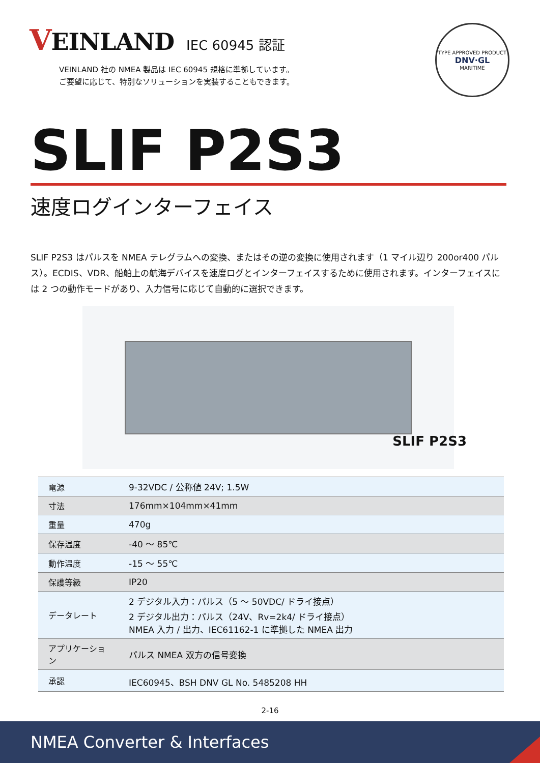VEINLAND IEC 60945 認証
VEINLAND 社の NMEA 製品は IEC 60945 規格に準拠しています。
ご要望に応じて、特別なソリューションを実装することもできます。
TYPE APPROVED PRODUCT
DNV·GL
MARITIME
SLIF P2S3
速度ログインターフェイス
SLIF P2S3 はパルスを NMEA テレグラムへの変換、またはその逆の変換に使用されます（1 マイル辺り 200or400 パルス）。ECDIS、VDR、船舶上の航海デバイスを速度ログとインターフェイスするために使用されます。インターフェイスには 2 つの動作モードがあり、入力信号に応じて自動的に選択できます。
SLIF P2S3
| 電源 | 9-32VDC / 公称値 24V; 1.5W |
| 寸法 | 176mm×104mm×41mm |
| 重量 | 470g |
| 保存温度 | -40 ～ 85℃ |
| 動作温度 | -15 ～ 55℃ |
| 保護等級 | IP20 |
| データレート | 2 デジタル入力：パルス（5 ～ 50VDC/ ドライ接点） 2 デジタル出力：パルス（24V、Rv=2k4/ ドライ接点） NMEA 入力 / 出力、IEC61162-1 に準拠した NMEA 出力 |
| アプリケーション | パルス NMEA 双方の信号変換 |
| 承認 | IEC60945、BSH DNV GL No. 5485208 HH |
2-16
NMEA Converter & Interfaces